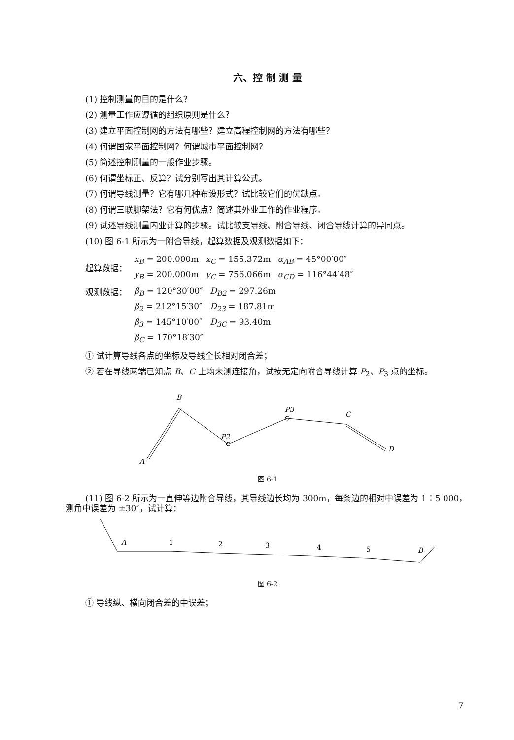六、控 制 测 量
(1) 控制测量的目的是什么？
(2) 测量工作应遵循的组织原则是什么？
(3) 建立平面控制网的方法有哪些？建立高程控制网的方法有哪些？
(4) 何谓国家平面控制网？何谓城市平面控制网？
(5) 简述控制测量的一般作业步骤。
(6) 何谓坐标正、反算？试分别写出其计算公式。
(7) 何谓导线测量？它有哪几种布设形式？试比较它们的优缺点。
(8) 何谓三联脚架法？它有何优点？简述其外业工作的作业程序。
(9) 试述导线测量内业计算的步骤。试比较支导线、附合导线、闭合导线计算的异同点。
(10) 图 6-1 所示为一附合导线，起算数据及观测数据如下：
| 起算数据： | x<sub>B</sub> = 200.000m | x<sub>C</sub> = 155.372m | α<sub>AB</sub> = 45°00′00″ |
| | y<sub>B</sub> = 200.000m | y<sub>C</sub> = 756.066m | α<sub>CD</sub> = 116°44′48″ |
| 观测数据： | β<sub>B</sub> = 120°30′00″ | D<sub>B2</sub> = 297.26m |
| | β<sub>2</sub> = 212°15′30″ | D<sub>23</sub> = 187.81m |
| | β<sub>3</sub> = 145°10′00″ | D<sub>3C</sub> = 93.40m |
| | β<sub>C</sub> = 170°18′30″ | |
① 试计算导线各点的坐标及导线全长相对闭合差；
② 若在导线两端已知点 B、C 上均未测连接角，试按无定向附合导线计算 P<sub>2</sub>、P<sub>3</sub> 点的坐标。
B
A
P2
P3
C
D
图 6-1
(11) 图 6-2 所示为一直伸等边附合导线，其导线边长均为 300m，每条边的相对中误差为 1∶5 000，测角中误差为 ±30″，试计算：
A
1
2
3
4
5
B
图 6-2
① 导线纵、横向闭合差的中误差；
7